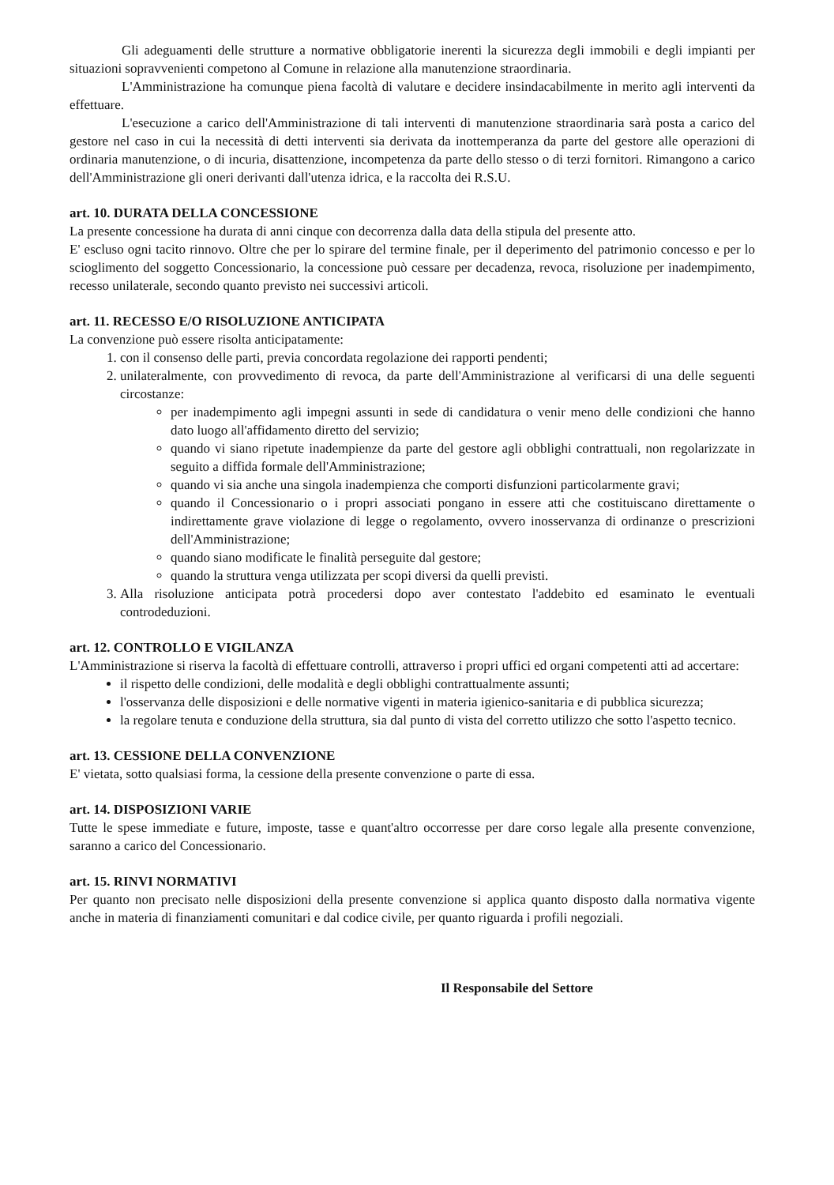Gli adeguamenti delle strutture a normative obbligatorie inerenti la sicurezza degli immobili e degli impianti per situazioni sopravvenienti competono al Comune in relazione alla manutenzione straordinaria.
L'Amministrazione ha comunque piena facoltà di valutare e decidere insindacabilmente in merito agli interventi da effettuare.
L'esecuzione a carico dell'Amministrazione di tali interventi di manutenzione straordinaria sarà posta a carico del gestore nel caso in cui la necessità di detti interventi sia derivata da inottemperanza da parte del gestore alle operazioni di ordinaria manutenzione, o di incuria, disattenzione, incompetenza da parte dello stesso o di terzi fornitori. Rimangono a carico dell'Amministrazione gli oneri derivanti dall'utenza idrica, e la raccolta dei R.S.U.
art. 10. DURATA DELLA CONCESSIONE
La presente concessione ha durata di anni cinque con decorrenza dalla data della stipula del presente atto.
E' escluso ogni tacito rinnovo. Oltre che per lo spirare del termine finale, per il deperimento del patrimonio concesso e per lo scioglimento del soggetto Concessionario, la concessione può cessare per decadenza, revoca, risoluzione per inadempimento, recesso unilaterale, secondo quanto previsto nei successivi articoli.
art. 11. RECESSO E/O RISOLUZIONE ANTICIPATA
La convenzione può essere risolta anticipatamente:
1. con il consenso delle parti, previa concordata regolazione dei rapporti pendenti;
2. unilateralmente, con provvedimento di revoca, da parte dell'Amministrazione al verificarsi di una delle seguenti circostanze:
per inadempimento agli impegni assunti in sede di candidatura o venir meno delle condizioni che hanno dato luogo all'affidamento diretto del servizio;
quando vi siano ripetute inadempienze da parte del gestore agli obblighi contrattuali, non regolarizzate in seguito a diffida formale dell'Amministrazione;
quando vi sia anche una singola inadempienza che comporti disfunzioni particolarmente gravi;
quando il Concessionario o i propri associati pongano in essere atti che costituiscano direttamente o indirettamente grave violazione di legge o regolamento, ovvero inosservanza di ordinanze o prescrizioni dell'Amministrazione;
quando siano modificate le finalità perseguite dal gestore;
quando la struttura venga utilizzata per scopi diversi da quelli previsti.
3. Alla risoluzione anticipata potrà procedersi dopo aver contestato l'addebito ed esaminato le eventuali controdeduzioni.
art. 12. CONTROLLO E VIGILANZA
L'Amministrazione si riserva la facoltà di effettuare controlli, attraverso i propri uffici ed organi competenti atti ad accertare:
il rispetto delle condizioni, delle modalità e degli obblighi contrattualmente assunti;
l'osservanza delle disposizioni e delle normative vigenti in materia igienico-sanitaria e di pubblica sicurezza;
la regolare tenuta e conduzione della struttura, sia dal punto di vista del corretto utilizzo che sotto l'aspetto tecnico.
art. 13. CESSIONE DELLA CONVENZIONE
E' vietata, sotto qualsiasi forma, la cessione della presente convenzione o parte di essa.
art. 14. DISPOSIZIONI VARIE
Tutte le spese immediate e future, imposte, tasse e quant'altro occorresse per dare corso legale alla presente convenzione, saranno a carico del Concessionario.
art. 15. RINVI NORMATIVI
Per quanto non precisato nelle disposizioni della presente convenzione si applica quanto disposto dalla normativa vigente anche in materia di finanziamenti comunitari e dal codice civile, per quanto riguarda i profili negoziali.
Il Responsabile del Settore